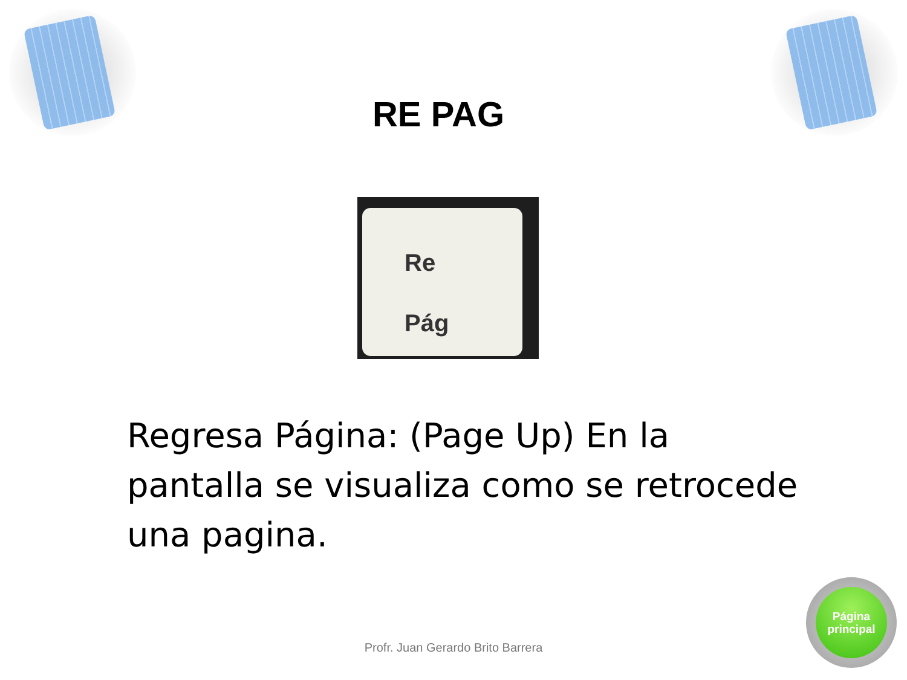RE PAG
Re
Pág
Regresa Página: (Page Up) En la pantalla se visualiza como se retrocede una pagina.
Profr. Juan Gerardo Brito Barrera
Página
principal